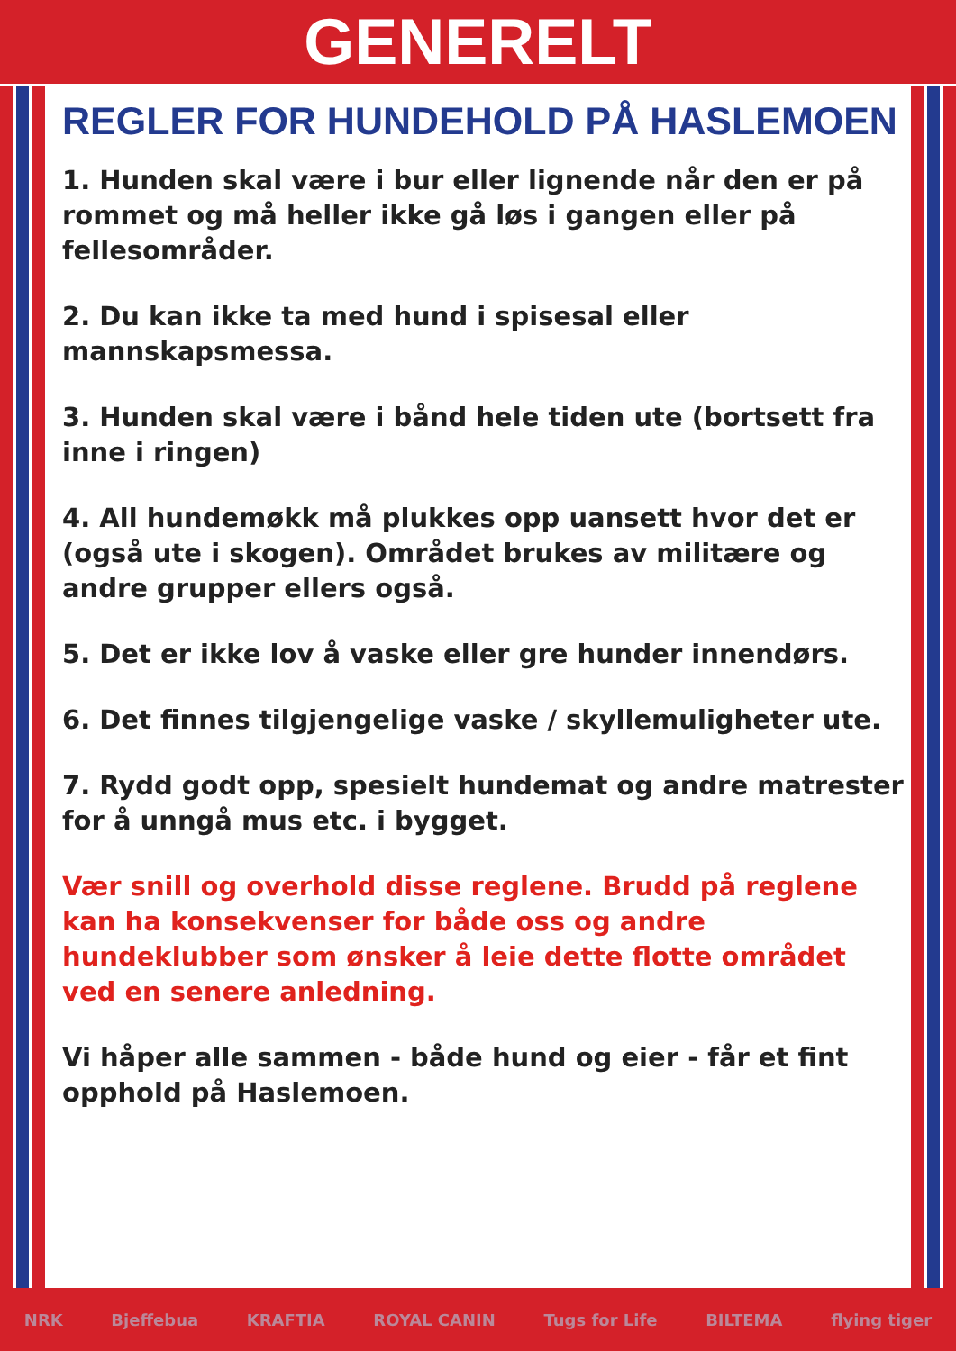GENERELT
REGLER FOR HUNDEHOLD PÅ HASLEMOEN
1. Hunden skal være i bur eller lignende når den er på rommet og må heller ikke gå løs i gangen eller på fellesområder.
2. Du kan ikke ta med hund i spisesal eller mannskapsmessa.
3. Hunden skal være i bånd hele tiden ute (bortsett fra inne i ringen)
4. All hundemøkk må plukkes opp uansett hvor det er (også ute i skogen). Området brukes av militære og andre grupper ellers også.
5. Det er ikke lov å vaske eller gre hunder innendørs.
6. Det finnes tilgjengelige vaske / skyllemuligheter ute.
7. Rydd godt opp, spesielt hundemat og andre matrester for å unngå mus etc. i bygget.
Vær snill og overhold disse reglene. Brudd på reglene kan ha konsekvenser for både oss og andre hundeklubber som ønsker å leie dette flotte området ved en senere anledning.
Vi håper alle sammen - både hund og eier - får et fint opphold på Haslemoen.
NRK Bjeffebua KRAFTIA ROYAL CANIN Tugs for Life BILTEMA flying tiger